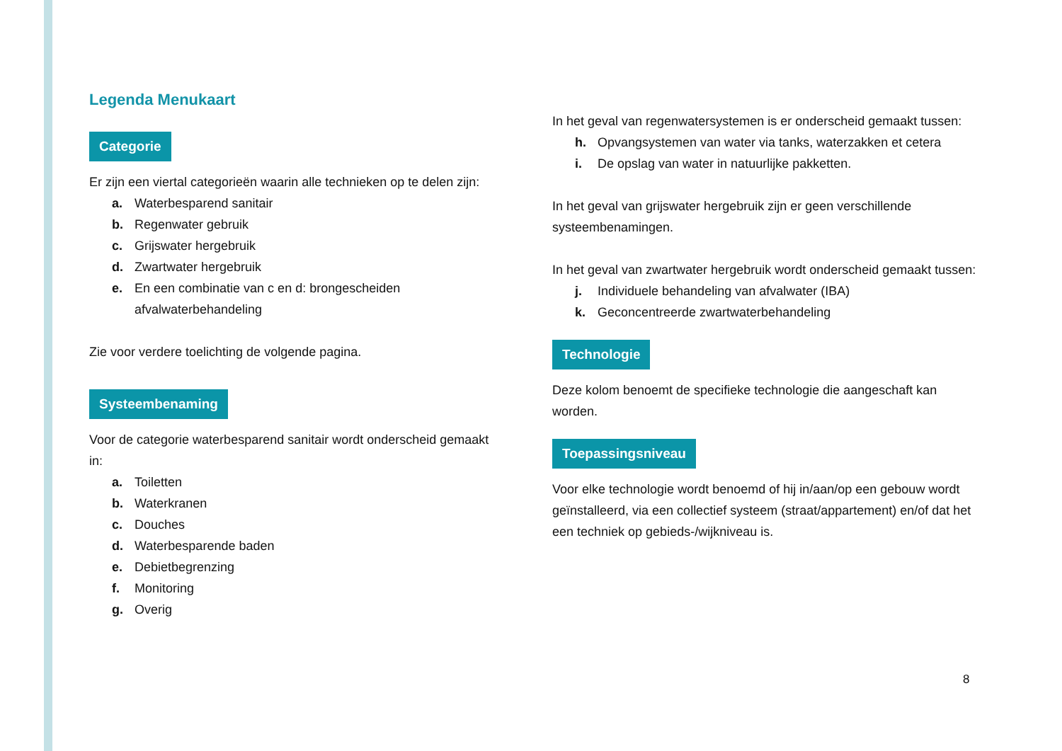Legenda Menukaart
Categorie
Er zijn een viertal categorieën waarin alle technieken op te delen zijn:
a. Waterbesparend sanitair
b. Regenwater gebruik
c. Grijswater hergebruik
d. Zwartwater hergebruik
e. En een combinatie van c en d: brongescheiden afvalwaterbehandeling
Zie voor verdere toelichting de volgende pagina.
Systeembenaming
Voor de categorie waterbesparend sanitair wordt onderscheid gemaakt in:
a. Toiletten
b. Waterkranen
c. Douches
d. Waterbesparende baden
e. Debietbegrenzing
f. Monitoring
g. Overig
In het geval van regenwatersystemen is er onderscheid gemaakt tussen:
h. Opvangsystemen van water via tanks, waterzakken et cetera
i. De opslag van water in natuurlijke pakketten.
In het geval van grijswater hergebruik zijn er geen verschillende systeembenamingen.
In het geval van zwartwater hergebruik wordt onderscheid gemaakt tussen:
j. Individuele behandeling van afvalwater (IBA)
k. Geconcentreerde zwartwaterbehandeling
Technologie
Deze kolom benoemt de specifieke technologie die aangeschaft kan worden.
Toepassingsniveau
Voor elke technologie wordt benoemd of hij in/aan/op een gebouw wordt geïnstalleerd, via een collectief systeem (straat/appartement) en/of dat het een techniek op gebieds-/wijkniveau is.
8